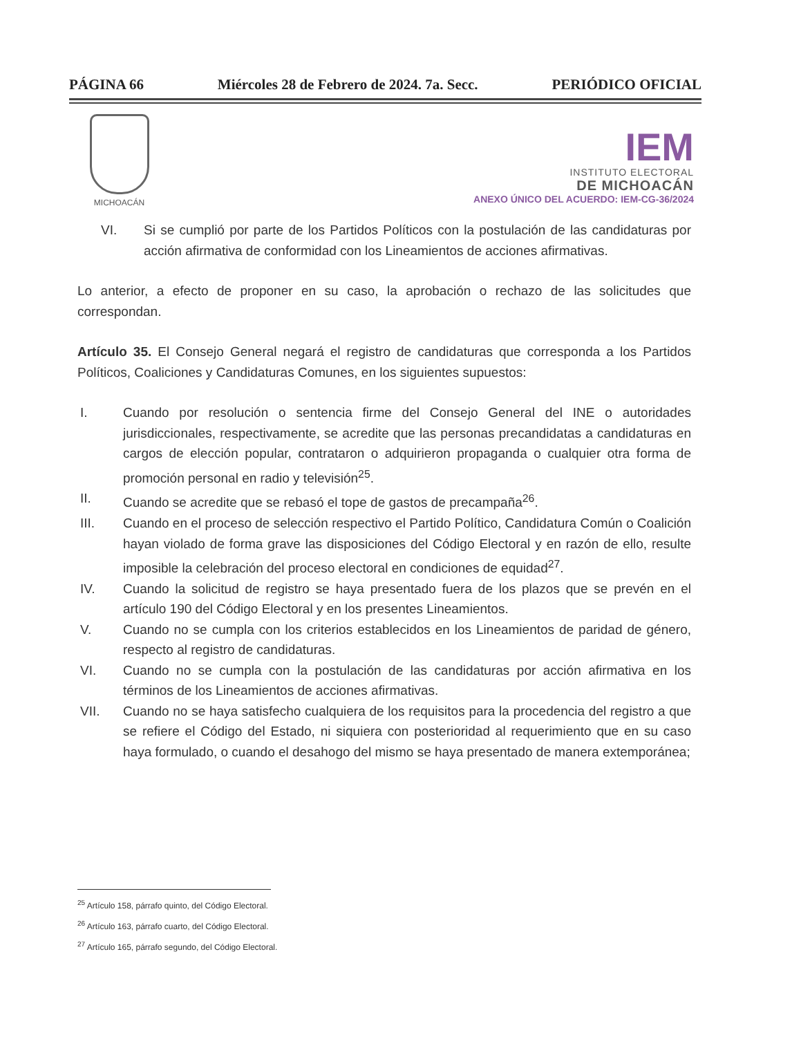PÁGINA 66 Miércoles 28 de Febrero de 2024. 7a. Secc. PERIÓDICO OFICIAL
MICHOACÁN
IEM
INSTITUTO ELECTORAL
DE MICHOACÁN
ANEXO ÚNICO DEL ACUERDO: IEM-CG-36/2024
VI. Si se cumplió por parte de los Partidos Políticos con la postulación de las candidaturas por acción afirmativa de conformidad con los Lineamientos de acciones afirmativas.
Lo anterior, a efecto de proponer en su caso, la aprobación o rechazo de las solicitudes que correspondan.
Artículo 35. El Consejo General negará el registro de candidaturas que corresponda a los Partidos Políticos, Coaliciones y Candidaturas Comunes, en los siguientes supuestos:
I. Cuando por resolución o sentencia firme del Consejo General del INE o autoridades jurisdiccionales, respectivamente, se acredite que las personas precandidatas a candidaturas en cargos de elección popular, contrataron o adquirieron propaganda o cualquier otra forma de promoción personal en radio y televisión<sup>25</sup>.
II. Cuando se acredite que se rebasó el tope de gastos de precampaña<sup>26</sup>.
III. Cuando en el proceso de selección respectivo el Partido Político, Candidatura Común o Coalición hayan violado de forma grave las disposiciones del Código Electoral y en razón de ello, resulte imposible la celebración del proceso electoral en condiciones de equidad<sup>27</sup>.
IV. Cuando la solicitud de registro se haya presentado fuera de los plazos que se prevén en el artículo 190 del Código Electoral y en los presentes Lineamientos.
V. Cuando no se cumpla con los criterios establecidos en los Lineamientos de paridad de género, respecto al registro de candidaturas.
VI. Cuando no se cumpla con la postulación de las candidaturas por acción afirmativa en los términos de los Lineamientos de acciones afirmativas.
VII. Cuando no se haya satisfecho cualquiera de los requisitos para la procedencia del registro a que se refiere el Código del Estado, ni siquiera con posterioridad al requerimiento que en su caso haya formulado, o cuando el desahogo del mismo se haya presentado de manera extemporánea;
<sup>25</sup> Artículo 158, párrafo quinto, del Código Electoral.
<sup>26</sup> Artículo 163, párrafo cuarto, del Código Electoral.
<sup>27</sup> Artículo 165, párrafo segundo, del Código Electoral.